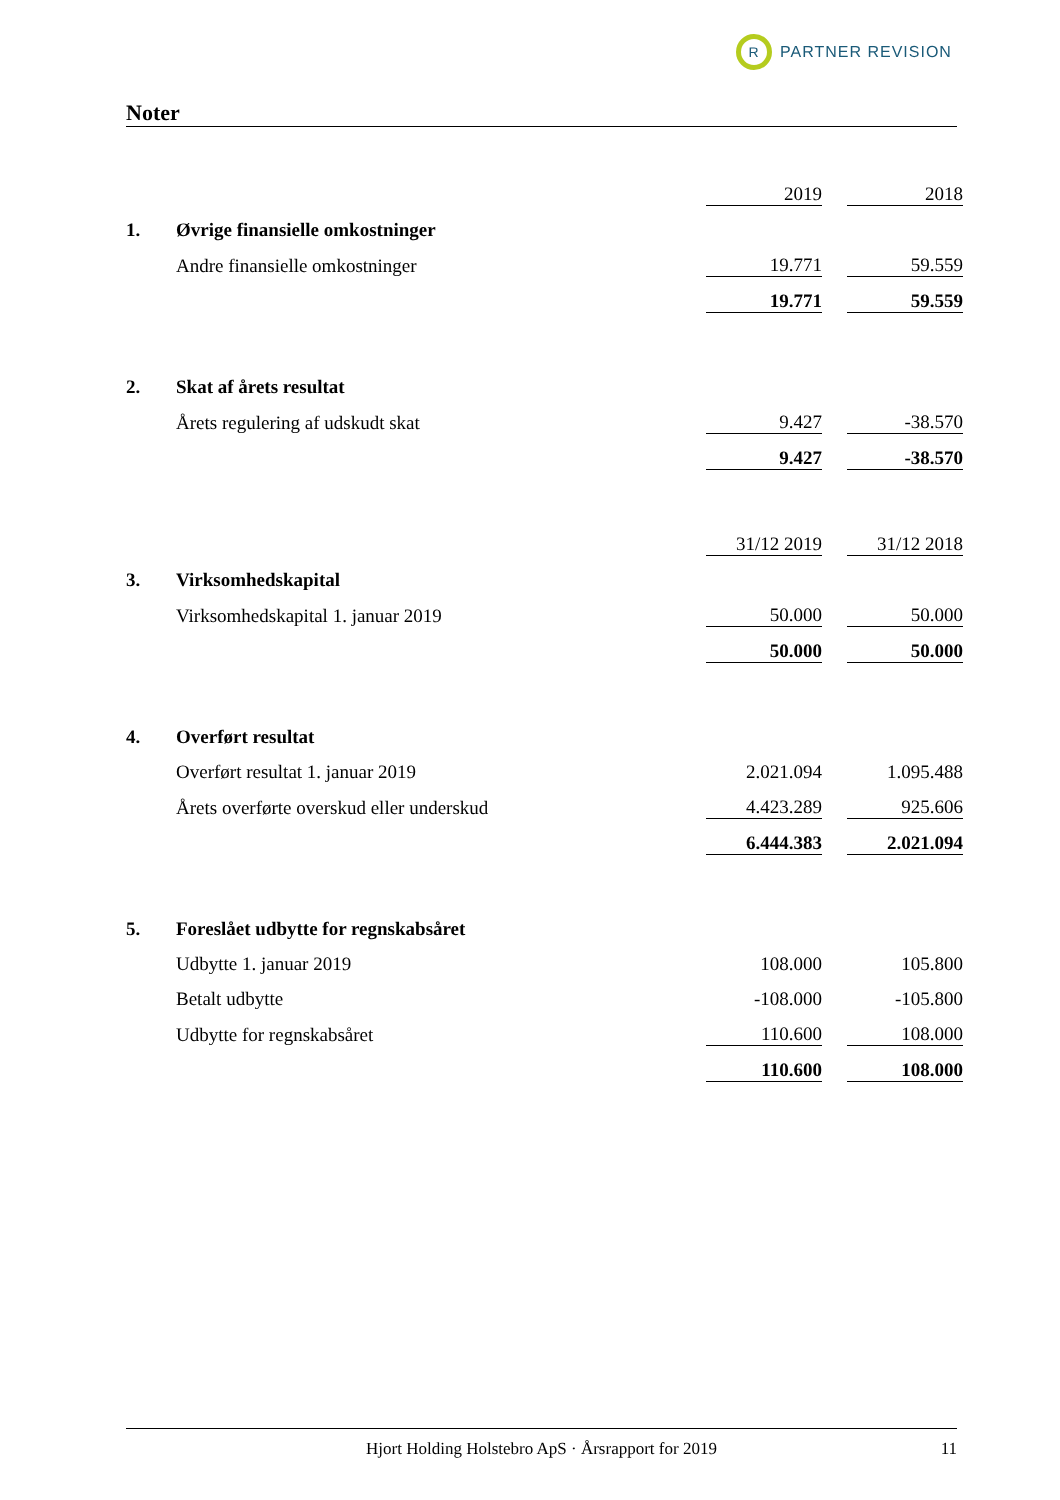R
PARTNER REVISION
Noter
| | | 2019 | | 2018 |
| 1. | Øvrige finansielle omkostninger | | | |
| | Andre finansielle omkostninger | 19.771 | | 59.559 |
| | | 19.771 | | 59.559 |
| 2. | Skat af årets resultat | | | |
| | Årets regulering af udskudt skat | 9.427 | | -38.570 |
| | | 9.427 | | -38.570 |
| | | 31/12 2019 | | 31/12 2018 |
| 3. | Virksomhedskapital | | | |
| | Virksomhedskapital 1. januar 2019 | 50.000 | | 50.000 |
| | | 50.000 | | 50.000 |
| 4. | Overført resultat | | | |
| | Overført resultat 1. januar 2019 | 2.021.094 | | 1.095.488 |
| | Årets overførte overskud eller underskud | 4.423.289 | | 925.606 |
| | | 6.444.383 | | 2.021.094 |
| 5. | Foreslået udbytte for regnskabsåret | | | |
| | Udbytte 1. januar 2019 | 108.000 | | 105.800 |
| | Betalt udbytte | -108.000 | | -105.800 |
| | Udbytte for regnskabsåret | 110.600 | | 108.000 |
| | | 110.600 | | 108.000 |
Hjort Holding Holstebro ApS · Årsrapport for 2019 11